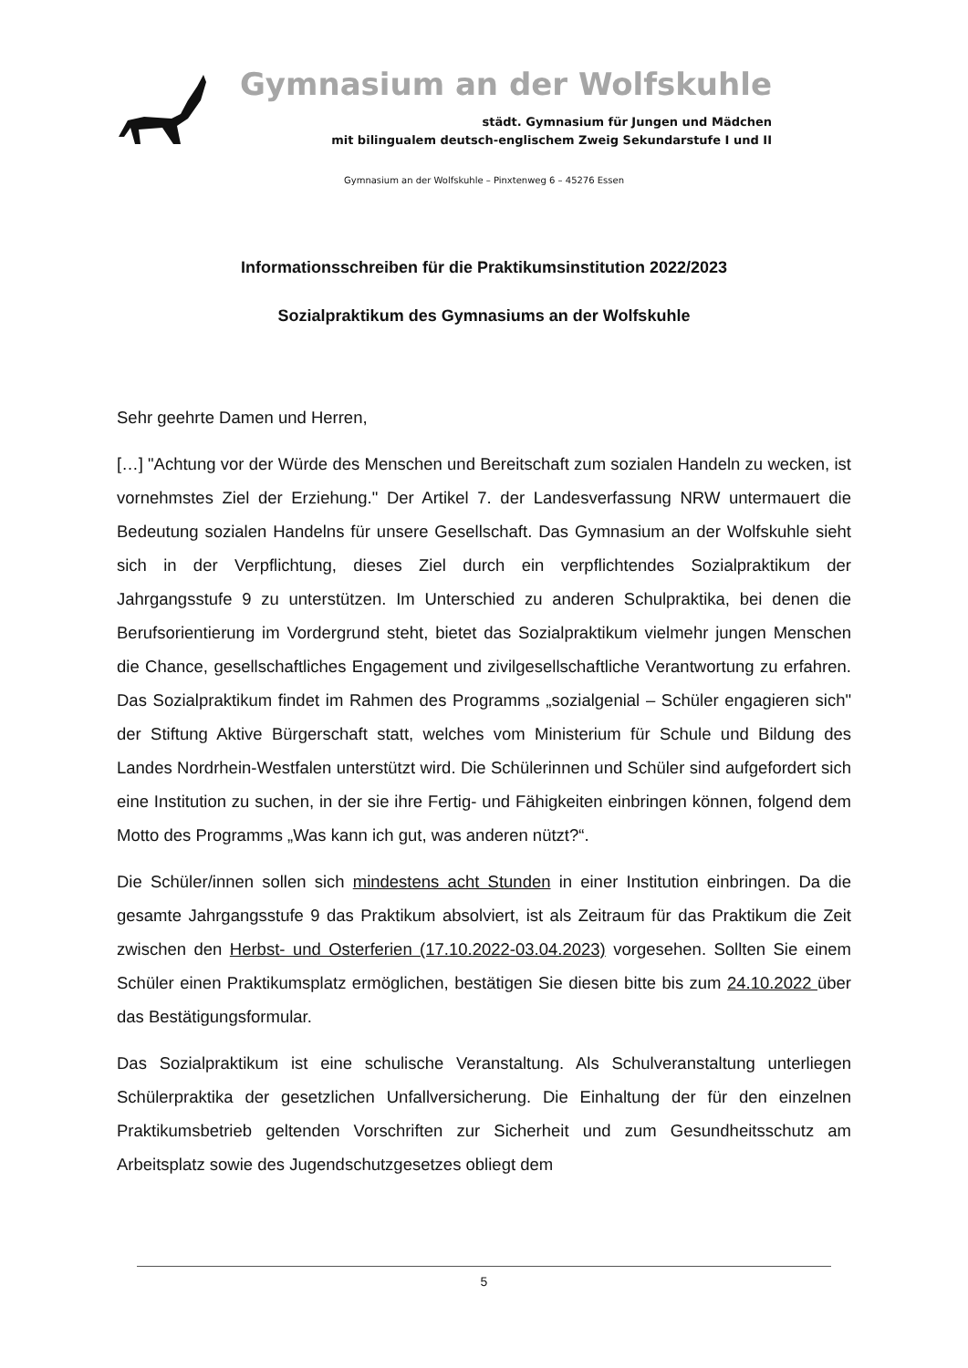Gymnasium an der Wolfskuhle
städt. Gymnasium für Jungen und Mädchen
mit bilingualem deutsch-englischem Zweig Sekundarstufe I und II
Gymnasium an der Wolfskuhle – Pinxtenweg 6 – 45276 Essen
Informationsschreiben für die Praktikumsinstitution 2022/2023
Sozialpraktikum des Gymnasiums an der Wolfskuhle
Sehr geehrte Damen und Herren,
[…] "Achtung vor der Würde des Menschen und Bereitschaft zum sozialen Handeln zu wecken, ist vornehmstes Ziel der Erziehung." Der Artikel 7. der Landesverfassung NRW untermauert die Bedeutung sozialen Handelns für unsere Gesellschaft. Das Gymnasium an der Wolfskuhle sieht sich in der Verpflichtung, dieses Ziel durch ein verpflichtendes Sozialpraktikum der Jahrgangsstufe 9 zu unterstützen. Im Unterschied zu anderen Schulpraktika, bei denen die Berufsorientierung im Vordergrund steht, bietet das Sozialpraktikum vielmehr jungen Menschen die Chance, gesellschaftliches Engagement und zivilgesellschaftliche Verantwortung zu erfahren. Das Sozialpraktikum findet im Rahmen des Programms „sozialgenial – Schüler engagieren sich" der Stiftung Aktive Bürgerschaft statt, welches vom Ministerium für Schule und Bildung des Landes Nordrhein-Westfalen unterstützt wird. Die Schülerinnen und Schüler sind aufgefordert sich eine Institution zu suchen, in der sie ihre Fertig- und Fähigkeiten einbringen können, folgend dem Motto des Programms „Was kann ich gut, was anderen nützt?“.
Die Schüler/innen sollen sich mindestens acht Stunden in einer Institution einbringen. Da die gesamte Jahrgangsstufe 9 das Praktikum absolviert, ist als Zeitraum für das Praktikum die Zeit zwischen den Herbst- und Osterferien (17.10.2022-03.04.2023) vorgesehen. Sollten Sie einem Schüler einen Praktikumsplatz ermöglichen, bestätigen Sie diesen bitte bis zum 24.10.2022 über das Bestätigungsformular.
Das Sozialpraktikum ist eine schulische Veranstaltung. Als Schulveranstaltung unterliegen Schülerpraktika der gesetzlichen Unfallversicherung. Die Einhaltung der für den einzelnen Praktikumsbetrieb geltenden Vorschriften zur Sicherheit und zum Gesundheitsschutz am Arbeitsplatz sowie des Jugendschutzgesetzes obliegt dem
5